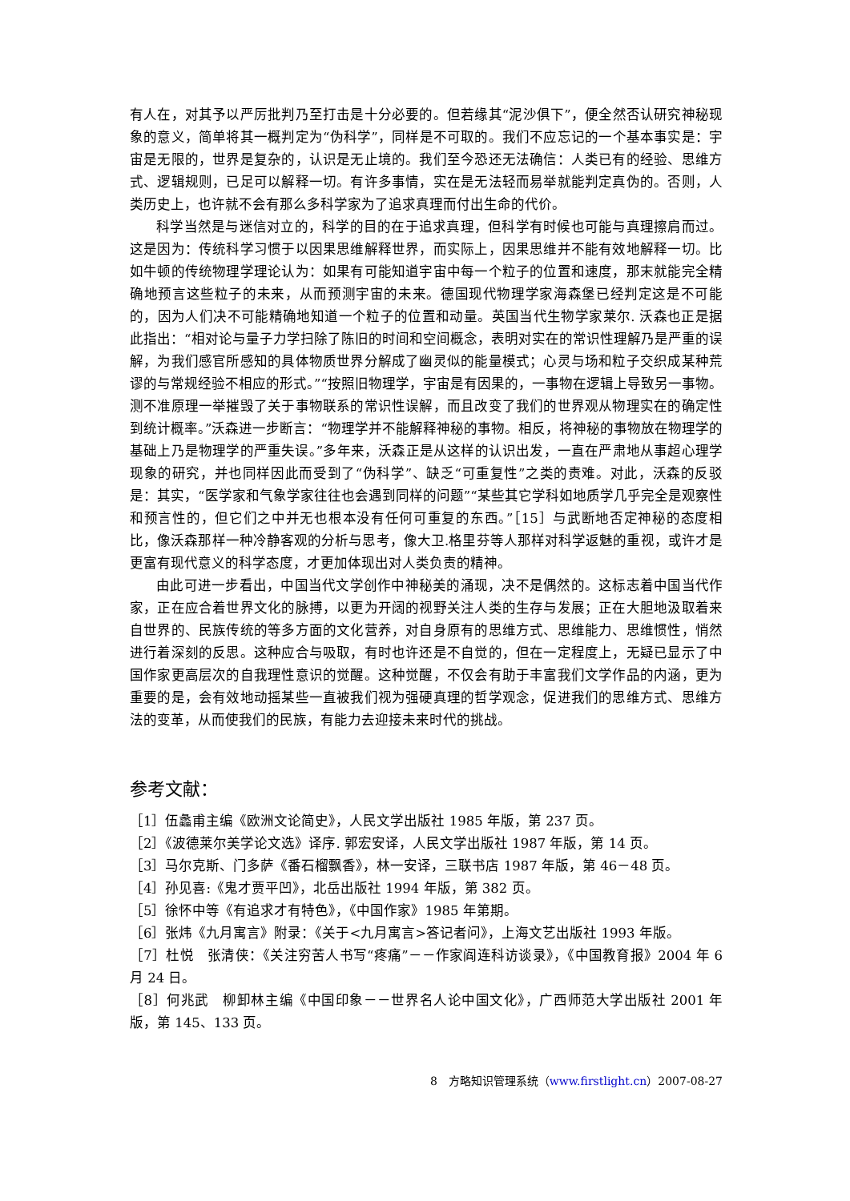有人在，对其予以严厉批判乃至打击是十分必要的。但若缘其“泥沙俱下”，便全然否认研究神秘现象的意义，简单将其一概判定为“伪科学”，同样是不可取的。我们不应忘记的一个基本事实是：宇宙是无限的，世界是复杂的，认识是无止境的。我们至今恐还无法确信：人类已有的经验、思维方式、逻辑规则，已足可以解释一切。有许多事情，实在是无法轻而易举就能判定真伪的。否则，人类历史上，也许就不会有那么多科学家为了追求真理而付出生命的代价。
科学当然是与迷信对立的，科学的目的在于追求真理，但科学有时候也可能与真理擦肩而过。这是因为：传统科学习惯于以因果思维解释世界，而实际上，因果思维并不能有效地解释一切。比如牛顿的传统物理学理论认为：如果有可能知道宇宙中每一个粒子的位置和速度，那末就能完全精确地预言这些粒子的未来，从而预测宇宙的未来。德国现代物理学家海森堡已经判定这是不可能的，因为人们决不可能精确地知道一个粒子的位置和动量。英国当代生物学家莱尔. 沃森也正是据此指出：“相对论与量子力学扫除了陈旧的时间和空间概念，表明对实在的常识性理解乃是严重的误解，为我们感官所感知的具体物质世界分解成了幽灵似的能量模式；心灵与场和粒子交织成某种荒谬的与常规经验不相应的形式。”“按照旧物理学，宇宙是有因果的，一事物在逻辑上导致另一事物。测不准原理一举摧毁了关于事物联系的常识性误解，而且改变了我们的世界观从物理实在的确定性到统计概率。”沃森进一步断言：“物理学并不能解释神秘的事物。相反，将神秘的事物放在物理学的基础上乃是物理学的严重失误。”多年来，沃森正是从这样的认识出发，一直在严肃地从事超心理学现象的研究，并也同样因此而受到了“伪科学”、缺乏“可重复性”之类的责难。对此，沃森的反驳是：其实，“医学家和气象学家往往也会遇到同样的问题”“某些其它学科如地质学几乎完全是观察性和预言性的，但它们之中并无也根本没有任何可重复的东西。”［15］与武断地否定神秘的态度相比，像沃森那样一种冷静客观的分析与思考，像大卫.格里芬等人那样对科学返魅的重视，或许才是更富有现代意义的科学态度，才更加体现出对人类负责的精神。
由此可进一步看出，中国当代文学创作中神秘美的涌现，决不是偶然的。这标志着中国当代作家，正在应合着世界文化的脉搏，以更为开阔的视野关注人类的生存与发展；正在大胆地汲取着来自世界的、民族传统的等多方面的文化营养，对自身原有的思维方式、思维能力、思维惯性，悄然进行着深刻的反思。这种应合与吸取，有时也许还是不自觉的，但在一定程度上，无疑已显示了中国作家更高层次的自我理性意识的觉醒。这种觉醒，不仅会有助于丰富我们文学作品的内涵，更为重要的是，会有效地动摇某些一直被我们视为强硬真理的哲学观念，促进我们的思维方式、思维方法的变革，从而使我们的民族，有能力去迎接未来时代的挑战。
参考文献：
［1］伍蠡甫主编《欧洲文论简史》，人民文学出版社 1985 年版，第 237 页。
［2］《波德莱尔美学论文选》译序. 郭宏安译，人民文学出版社 1987 年版，第 14 页。
［3］马尔克斯、门多萨《番石榴飘香》，林一安译，三联书店 1987 年版，第 46－48 页。
［4］孙见喜:《鬼才贾平凹》，北岳出版社 1994 年版，第 382 页。
［5］徐怀中等《有追求才有特色》，《中国作家》1985 年第期。
［6］张炜《九月寓言》附录：《关于<九月寓言>答记者问》，上海文艺出版社 1993 年版。
［7］杜悦　张清侠：《关注穷苦人书写“疼痛”－－作家阎连科访谈录》，《中国教育报》2004 年 6 月 24 日。
［8］何兆武　柳卸林主编《中国印象－－世界名人论中国文化》，广西师范大学出版社 2001 年版，第 145、133 页。
8　方略知识管理系统（www.firstlight.cn）2007-08-27